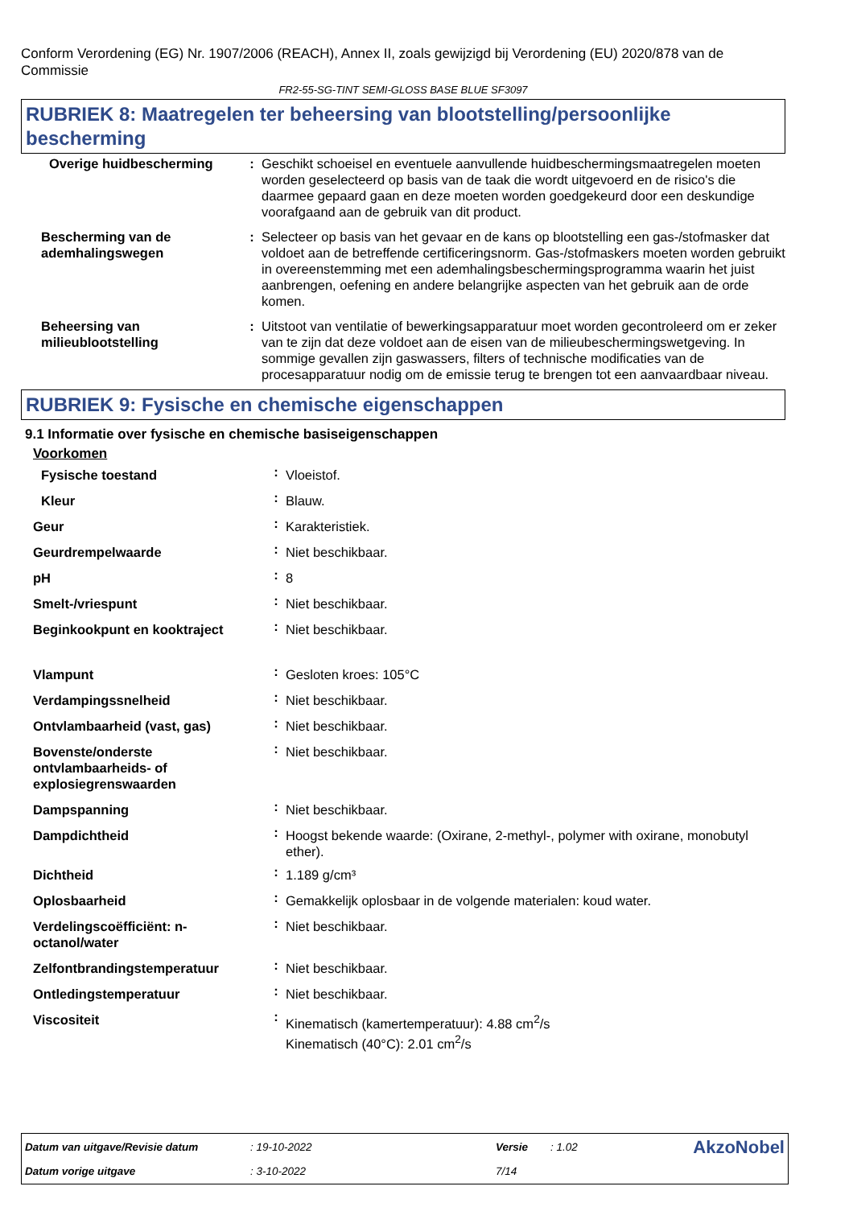Conform Verordening (EG) Nr. 1907/2006 (REACH), Annex II, zoals gewijzigd bij Verordening (EU) 2020/878 van de Commissie
FR2-55-SG-TINT SEMI-GLOSS BASE BLUE SF3097
RUBRIEK 8: Maatregelen ter beheersing van blootstelling/persoonlijke bescherming
| Overige huidbescherming | : | Geschikt schoeisel en eventuele aanvullende huidbeschermingsmaatregelen moeten worden geselecteerd op basis van de taak die wordt uitgevoerd en de risico's die daarmee gepaard gaan en deze moeten worden goedgekeurd door een deskundige voorafgaand aan de gebruik van dit product. |
| Bescherming van de ademhalingswegen | : | Selecteer op basis van het gevaar en de kans op blootstelling een gas-/stofmasker dat voldoet aan de betreffende certificeringsnorm. Gas-/stofmaskers moeten worden gebruikt in overeenstemming met een ademhalingsbeschermingsprogramma waarin het juist aanbrengen, oefening en andere belangrijke aspecten van het gebruik aan de orde komen. |
| Beheersing van milieublootstelling | : | Uitstoot van ventilatie of bewerkingsapparatuur moet worden gecontroleerd om er zeker van te zijn dat deze voldoet aan de eisen van de milieubeschermingswetgeving. In sommige gevallen zijn gaswassers, filters of technische modificaties van de procesapparatuur nodig om de emissie terug te brengen tot een aanvaardbaar niveau. |
RUBRIEK 9: Fysische en chemische eigenschappen
9.1 Informatie over fysische en chemische basiseigenschappen
Voorkomen
| Fysische toestand | : | Vloeistof. |
| Kleur | : | Blauw. |
| Geur | : | Karakteristiek. |
| Geurdrempelwaarde | : | Niet beschikbaar. |
| pH | : | 8 |
| Smelt-/vriespunt | : | Niet beschikbaar. |
| Beginkookpunt en kooktraject | : | Niet beschikbaar. |
| Vlampunt | : | Gesloten kroes: 105°C |
| Verdampingssnelheid | : | Niet beschikbaar. |
| Ontvlambaarheid (vast, gas) | : | Niet beschikbaar. |
| Bovenste/onderste ontvlambaarheids- of explosiegrenswaarden | : | Niet beschikbaar. |
| Dampspanning | : | Niet beschikbaar. |
| Dampdichtheid | : | Hoogst bekende waarde: (Oxirane, 2-methyl-, polymer with oxirane, monobutyl ether). |
| Dichtheid | : | 1.189 g/cm³ |
| Oplosbaarheid | : | Gemakkelijk oplosbaar in de volgende materialen: koud water. |
| Verdelingscoëfficiënt: n-octanol/water | : | Niet beschikbaar. |
| Zelfontbrandingstemperatuur | : | Niet beschikbaar. |
| Ontledingstemperatuur | : | Niet beschikbaar. |
| Viscositeit | : | Kinematisch (kamertemperatuur): 4.88 cm<sup>2</sup>/s Kinematisch (40°C): 2.01 cm<sup>2</sup>/s |
| Datum van uitgave/Revisie datum | : 19-10-2022 | Versie | : 1.02 | AkzoNobel |
| Datum vorige uitgave | : 3-10-2022 | 7/14 | | |